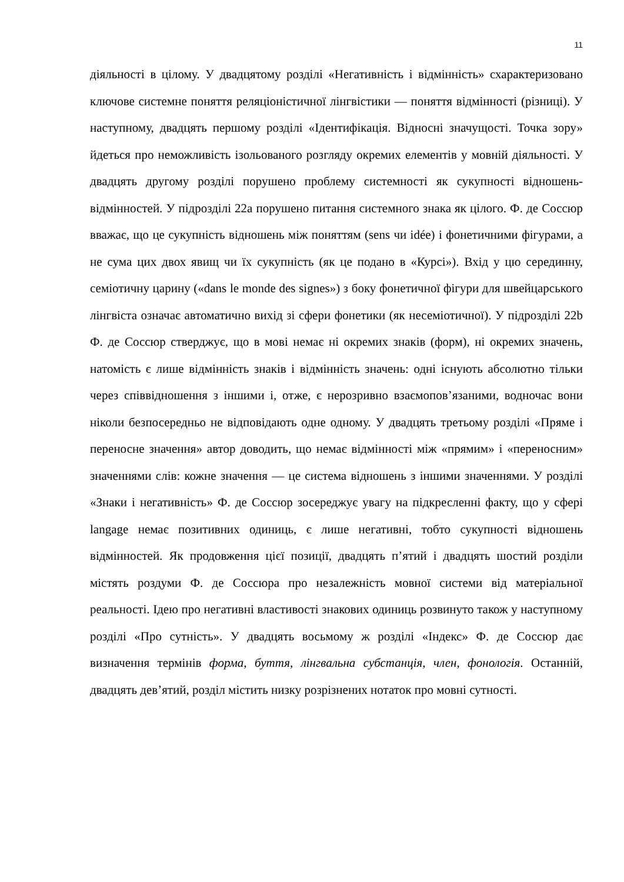11
діяльності в цілому. У двадцятому розділі «Негативність і відмінність» схарактеризовано ключове системне поняття реляціоністичної лінгвістики — поняття відмінності (різниці). У наступному, двадцять першому розділі «Ідентифікація. Відносні значущості. Точка зору» йдеться про неможливість ізольованого розгляду окремих елементів у мовній діяльності. У двадцять другому розділі порушено проблему системності як сукупності відношень-відмінностей. У підрозділі 22а порушено питання системного знака як цілого. Ф. де Соссюр вважає, що це сукупність відношень між поняттям (sens чи idée) і фонетичними фігурами, а не сума цих двох явищ чи їх сукупність (як це подано в «Курсі»). Вхід у цю серединну, семіотичну царину («dans le monde des signes») з боку фонетичної фігури для швейцарського лінгвіста означає автоматично вихід зі сфери фонетики (як несеміотичної). У підрозділі 22b Ф. де Соссюр стверджує, що в мові немає ні окремих знаків (форм), ні окремих значень, натомість є лише відмінність знаків і відмінність значень: одні існують абсолютно тільки через співвідношення з іншими і, отже, є нерозривно взаємопов’язаними, водночас вони ніколи безпосередньо не відповідають одне одному. У двадцять третьому розділі «Пряме і переносне значення» автор доводить, що немає відмінності між «прямим» і «переносним» значеннями слів: кожне значення — це система відношень з іншими значеннями. У розділі «Знаки і негативність» Ф. де Соссюр зосереджує увагу на підкресленні факту, що у сфері langage немає позитивних одиниць, є лише негативні, тобто сукупності відношень відмінностей. Як продовження цієї позиції, двадцять п’ятий і двадцять шостий розділи містять роздуми Ф. де Соссюра про незалежність мовної системи від матеріальної реальності. Ідею про негативні властивості знакових одиниць розвинуто також у наступному розділі «Про сутність». У двадцять восьмому ж розділі «Індекс» Ф. де Соссюр дає визначення термінів форма, буття, лінгвальна субстанція, член, фонологія. Останній, двадцять дев’ятий, розділ містить низку розрізнених нотаток про мовні сутності.